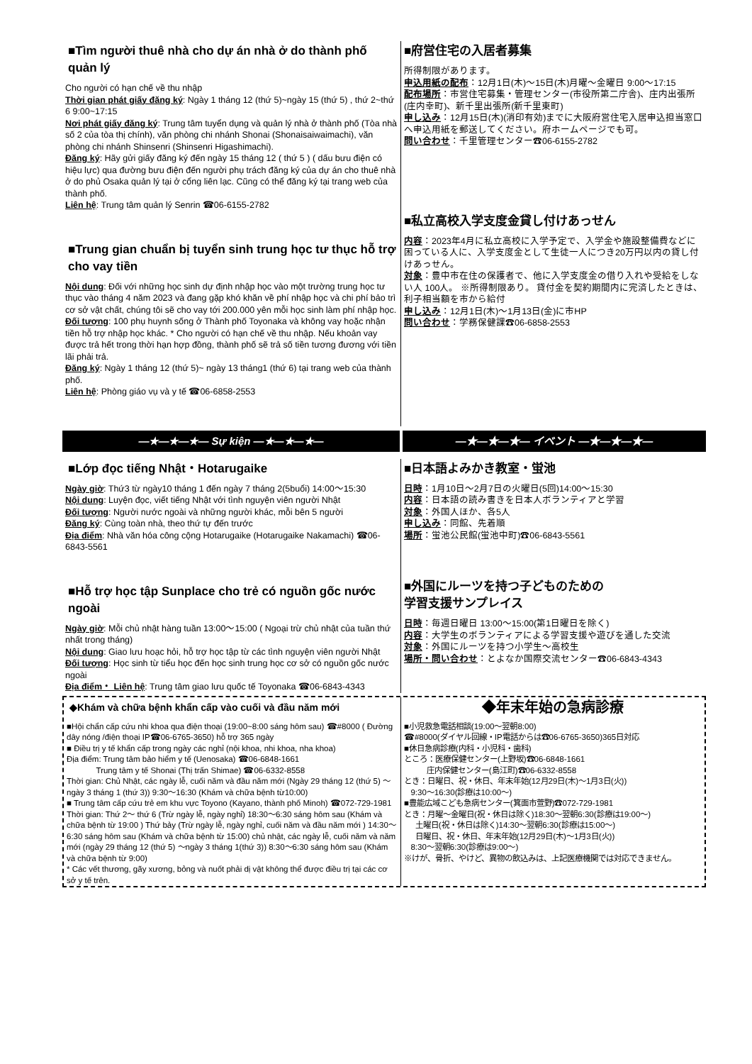■Tìm người thuê nhà cho dự án nhà ở do thành phố quản lý
Cho người có hạn chế về thu nhập
Thời gian phát giấy đăng ký: Ngày 1 tháng 12 (thứ 5)~ngày 15 (thứ 5) , thứ 2~thứ 6 9:00~17:15
Nơi phát giấy đăng ký: Trung tâm tuyển dụng và quản lý nhà ở thành phố (Tòa nhà số 2 của tòa thị chính), văn phòng chi nhánh Shonai (Shonaisaiwaimachi), văn phòng chi nhánh Shinsenri (Shinsenri Higashimachi).
Đăng ký: Hãy gửi giấy đăng ký đến ngày 15 tháng 12 ( thứ 5 ) ( dấu bưu điện có hiệu lực) qua đường bưu điện đến người phụ trách đăng ký của dự án cho thuê nhà ở do phủ Osaka quản lý tại ở cổng liên lạc. Cũng có thể đăng ký tại trang web của thành phố.
Liên hệ: Trung tâm quản lý Senrin ☎06-6155-2782
■Trung gian chuẩn bị tuyển sinh trung học tư thục hỗ trợ cho vay tiền
Nội dung: Đối với những học sinh dự định nhập học vào một trường trung học tư thục vào tháng 4 năm 2023 và đang gặp khó khăn về phí nhập học và chi phí bảo trì cơ sở vật chất, chúng tôi sẽ cho vay tới 200.000 yên mỗi học sinh làm phí nhập học.
Đối tượng: 100 phụ huynh sống ở Thành phố Toyonaka và không vay hoặc nhận tiền hỗ trợ nhập học khác. * Cho người có hạn chế về thu nhập. Nếu khoản vay được trả hết trong thời hạn hợp đồng, thành phố sẽ trả số tiền tương đương với tiền lãi phải trả.
Đăng ký: Ngày 1 tháng 12 (thứ 5)~ ngày 13 tháng1 (thứ 6) tại trang web của thành phố.
Liên hệ: Phòng giáo vụ và y tế ☎06-6858-2553
■府営住宅の入居者募集
所得制限があります。
申込用紙の配布：12月1日(木)～15日(木)月曜～金曜日 9:00～17:15
配布場所：市営住宅募集・管理センター(市役所第二庁舎)、庄内出張所(庄内幸町)、新千里出張所(新千里東町)
申し込み：12月15日(木)(消印有効)までに大阪府営住宅入居申込担当窓口へ申込用紙を郵送してください。府ホームページでも可。
問い合わせ：千里管理センター☎06-6155-2782
■私立高校入学支度金貸し付けあっせん
内容：2023年4月に私立高校に入学予定で、入学金や施設整備費などに困っている人に、入学支度金として生徒一人につき20万円以内の貸し付けあっせん。
対象：豊中市在住の保護者で、他に入学支度金の借り入れや受給をしない人 100人。 ※所得制限あり。 貸付金を契約期間内に完済したときは、利子相当額を市から給付
申し込み：12月1日(木)～1月13日(金)に市HP
問い合わせ：学務保健課☎06-6858-2553
—★—★—★— Sự kiện —★—★—★— —★—★—★— イベント —★—★—★—
■Lớp đọc tiếng Nhật・Hotarugaike
Ngày giờ: Thứ3 từ ngày10 tháng 1 đến ngày 7 tháng 2(5buổi) 14:00～15:30
Nội dung: Luyện đọc, viết tiếng Nhật với tình nguyện viên người Nhật
Đối tượng: Người nước ngoài và những người khác, mỗi bên 5 người
Đăng ký: Cùng toàn nhà, theo thứ tự đến trước
Địa điểm: Nhà văn hóa công cộng Hotarugaike (Hotarugaike Nakamachi) ☎06-6843-5561
■Hỗ trợ học tập Sunplace cho trẻ có nguồn gốc nước ngoài
Ngày giờ: Mỗi chủ nhật hàng tuần 13:00～15:00 ( Ngoại trừ chủ nhật của tuần thứ nhất trong tháng)
Nội dung: Giao lưu hoạc hỏi, hỗ trợ học tập từ các tình nguyện viên người Nhật
Đối tượng: Học sinh từ tiểu học đến học sinh trung học cơ sở có nguồn gốc nước ngoài
Địa điểm・ Liên hệ: Trung tâm giao lưu quốc tế Toyonaka ☎06-6843-4343
■日本語よみかき教室・蛍池
日時：1月10日～2月7日の火曜日(5回)14:00～15:30
内容：日本語の読み書きを日本人ボランティアと学習
対象：外国人ほか、各5人
申し込み：同館、先着順
場所：蛍池公民館(蛍池中町)☎06-6843-5561
■外国にルーツを持つ子どものための
学習支援サンプレイス
日時：毎週日曜日 13:00～15:00(第1日曜日を除く)
内容：大学生のボランティアによる学習支援や遊びを通した交流
対象：外国にルーツを持つ小学生～高校生
場所・問い合わせ：とよなか国際交流センター☎06-6843-4343
◆Khám và chữa bệnh khẩn cấp vào cuối và đầu năm mới
■Hội chẩn cấp cứu nhi khoa qua điện thoại (19:00~8:00 sáng hôm sau) ☎#8000 ( Đường dây nóng /điện thoại IP☎06-6765-3650) hỗ trợ 365 ngày
■ Điều trị y tế khẩn cấp trong ngày các nghỉ (nội khoa, nhi khoa, nha khoa)
Địa điểm: Trung tâm bảo hiểm y tế (Uenosaka) ☎06-6848-1661
Trung tâm y tế Shonai (Thị trấn Shimae) ☎06-6332-8558
Thời gian: Chủ Nhật, các ngày lễ, cuối năm và đầu năm mới (Ngày 29 tháng 12 (thứ 5) ～ngày 3 tháng 1 (thứ 3)) 9:30～16:30 (Khám và chữa bệnh từ10:00)
■ Trung tâm cấp cứu trẻ em khu vực Toyono (Kayano, thành phố Minoh) ☎072-729-1981
Thời gian: Thứ 2～ thứ 6 (Trừ ngày lễ, ngày nghỉ) 18:30～6:30 sáng hôm sau (Khám và chữa bệnh từ 19:00 ) Thứ bảy (Trừ ngày lễ, ngày nghỉ, cuối năm và đầu năm mới ) 14:30～6:30 sáng hôm sau (Khám và chữa bệnh từ 15:00) chủ nhật, các ngày lễ, cuối năm và năm mới (ngày 29 tháng 12 (thứ 5) ～ngày 3 tháng 1(thứ 3)) 8:30～6:30 sáng hôm sau (Khám và chữa bệnh từ 9:00)
* Các vết thương, gãy xương, bỏng và nuốt phải dị vật không thể được điều trị tại các cơ sở y tế trên.
◆年末年始の急病診療
■小児救急電話相談(19:00～翌朝8:00)
☎#8000(ダイヤル回線・IP電話からは☎06-6765-3650)365日対応
■休日急病診療(内科・小児科・歯科)
ところ：医療保健センター(上野坂)☎06-6848-1661
庄内保健センター(島江町)☎06-6332-8558
とき：日曜日、祝・休日、年末年始(12月29日(木)～1月3日(火))
9:30～16:30(診療は10:00～)
■豊能広域こども急病センター(箕面市萱野)☎072-729-1981
とき：月曜～金曜日(祝・休日は除く)18:30～翌朝6:30(診療は19:00～)
土曜日(祝・休日は除く)14:30～翌朝6:30(診療は15:00～)
日曜日、祝・休日、年末年始(12月29日(木)～1月3日(火))
8:30～翌朝6:30(診療は9:00～)
※けが、骨折、やけど、異物の飲込みは、上記医療機関では対応できません。